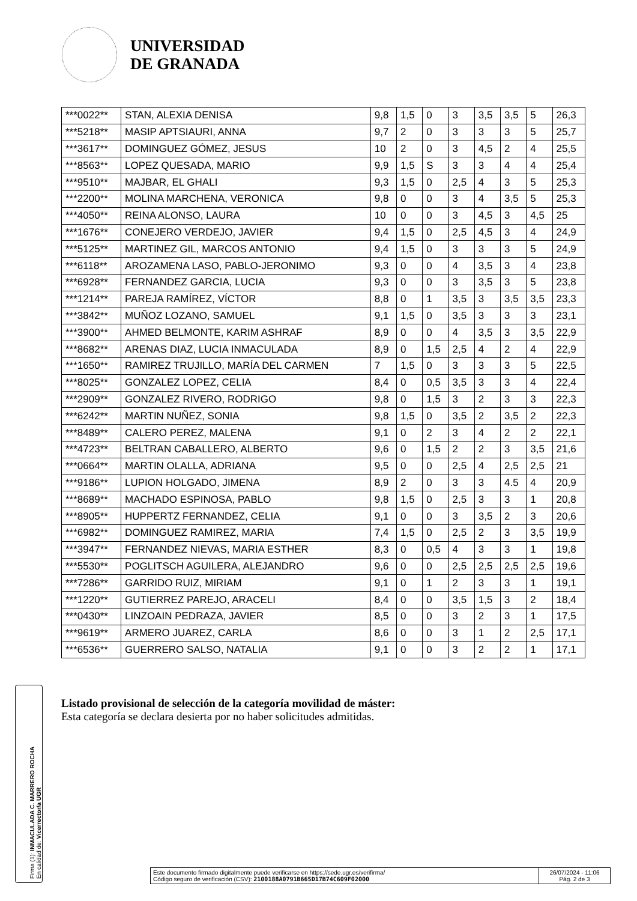UNIVERSIDAD
DE GRANADA
| ***0022** | STAN, ALEXIA DENISA | 9,8 | 1,5 | 0 | 3 | 3,5 | 3,5 | 5 | 26,3 |
| ***5218** | MASIP APTSIAURI, ANNA | 9,7 | 2 | 0 | 3 | 3 | 3 | 5 | 25,7 |
| ***3617** | DOMINGUEZ GÓMEZ, JESUS | 10 | 2 | 0 | 3 | 4,5 | 2 | 4 | 25,5 |
| ***8563** | LOPEZ QUESADA, MARIO | 9,9 | 1,5 | S | 3 | 3 | 4 | 4 | 25,4 |
| ***9510** | MAJBAR, EL GHALI | 9,3 | 1,5 | 0 | 2,5 | 4 | 3 | 5 | 25,3 |
| ***2200** | MOLINA MARCHENA, VERONICA | 9,8 | 0 | 0 | 3 | 4 | 3,5 | 5 | 25,3 |
| ***4050** | REINA ALONSO, LAURA | 10 | 0 | 0 | 3 | 4,5 | 3 | 4,5 | 25 |
| ***1676** | CONEJERO VERDEJO, JAVIER | 9,4 | 1,5 | 0 | 2,5 | 4,5 | 3 | 4 | 24,9 |
| ***5125** | MARTINEZ GIL, MARCOS ANTONIO | 9,4 | 1,5 | 0 | 3 | 3 | 3 | 5 | 24,9 |
| ***6118** | AROZAMENA LASO, PABLO-JERONIMO | 9,3 | 0 | 0 | 4 | 3,5 | 3 | 4 | 23,8 |
| ***6928** | FERNANDEZ GARCIA, LUCIA | 9,3 | 0 | 0 | 3 | 3,5 | 3 | 5 | 23,8 |
| ***1214** | PAREJA RAMÍREZ, VÍCTOR | 8,8 | 0 | 1 | 3,5 | 3 | 3,5 | 3,5 | 23,3 |
| ***3842** | MUÑOZ LOZANO, SAMUEL | 9,1 | 1,5 | 0 | 3,5 | 3 | 3 | 3 | 23,1 |
| ***3900** | AHMED BELMONTE, KARIM ASHRAF | 8,9 | 0 | 0 | 4 | 3,5 | 3 | 3,5 | 22,9 |
| ***8682** | ARENAS DIAZ, LUCIA INMACULADA | 8,9 | 0 | 1,5 | 2,5 | 4 | 2 | 4 | 22,9 |
| ***1650** | RAMIREZ TRUJILLO, MARÍA DEL CARMEN | 7 | 1,5 | 0 | 3 | 3 | 3 | 5 | 22,5 |
| ***8025** | GONZALEZ LOPEZ, CELIA | 8,4 | 0 | 0,5 | 3,5 | 3 | 3 | 4 | 22,4 |
| ***2909** | GONZALEZ RIVERO, RODRIGO | 9,8 | 0 | 1,5 | 3 | 2 | 3 | 3 | 22,3 |
| ***6242** | MARTIN NUÑEZ, SONIA | 9,8 | 1,5 | 0 | 3,5 | 2 | 3,5 | 2 | 22,3 |
| ***8489** | CALERO PEREZ, MALENA | 9,1 | 0 | 2 | 3 | 4 | 2 | 2 | 22,1 |
| ***4723** | BELTRAN CABALLERO, ALBERTO | 9,6 | 0 | 1,5 | 2 | 2 | 3 | 3,5 | 21,6 |
| ***0664** | MARTIN OLALLA, ADRIANA | 9,5 | 0 | 0 | 2,5 | 4 | 2,5 | 2,5 | 21 |
| ***9186** | LUPION HOLGADO, JIMENA | 8,9 | 2 | 0 | 3 | 3 | 4.5 | 4 | 20,9 |
| ***8689** | MACHADO ESPINOSA, PABLO | 9,8 | 1,5 | 0 | 2,5 | 3 | 3 | 1 | 20,8 |
| ***8905** | HUPPERTZ FERNANDEZ, CELIA | 9,1 | 0 | 0 | 3 | 3,5 | 2 | 3 | 20,6 |
| ***6982** | DOMINGUEZ RAMIREZ, MARIA | 7,4 | 1,5 | 0 | 2,5 | 2 | 3 | 3,5 | 19,9 |
| ***3947** | FERNANDEZ NIEVAS, MARIA ESTHER | 8,3 | 0 | 0,5 | 4 | 3 | 3 | 1 | 19,8 |
| ***5530** | POGLITSCH AGUILERA, ALEJANDRO | 9,6 | 0 | 0 | 2,5 | 2,5 | 2,5 | 2,5 | 19,6 |
| ***7286** | GARRIDO RUIZ, MIRIAM | 9,1 | 0 | 1 | 2 | 3 | 3 | 1 | 19,1 |
| ***1220** | GUTIERREZ PAREJO, ARACELI | 8,4 | 0 | 0 | 3,5 | 1,5 | 3 | 2 | 18,4 |
| ***0430** | LINZOAIN PEDRAZA, JAVIER | 8,5 | 0 | 0 | 3 | 2 | 3 | 1 | 17,5 |
| ***9619** | ARMERO JUAREZ, CARLA | 8,6 | 0 | 0 | 3 | 1 | 2 | 2,5 | 17,1 |
| ***6536** | GUERRERO SALSO, NATALIA | 9,1 | 0 | 0 | 3 | 2 | 2 | 1 | 17,1 |
Listado provisional de selección de la categoría movilidad de máster:
Esta categoría se declara desierta por no haber solicitudes admitidas.
Firma (1): INMACULADA C. MARRERO ROCHA
En calidad de: Vicerrector/a UGR
Este documento firmado digitalmente puede verificarse en https://sede.ugr.es/verifirma/
Código seguro de verificación (CSV): 2100188A0791B665D17B74C609F02000
26/07/2024 - 11:06
Pág. 2 de 3